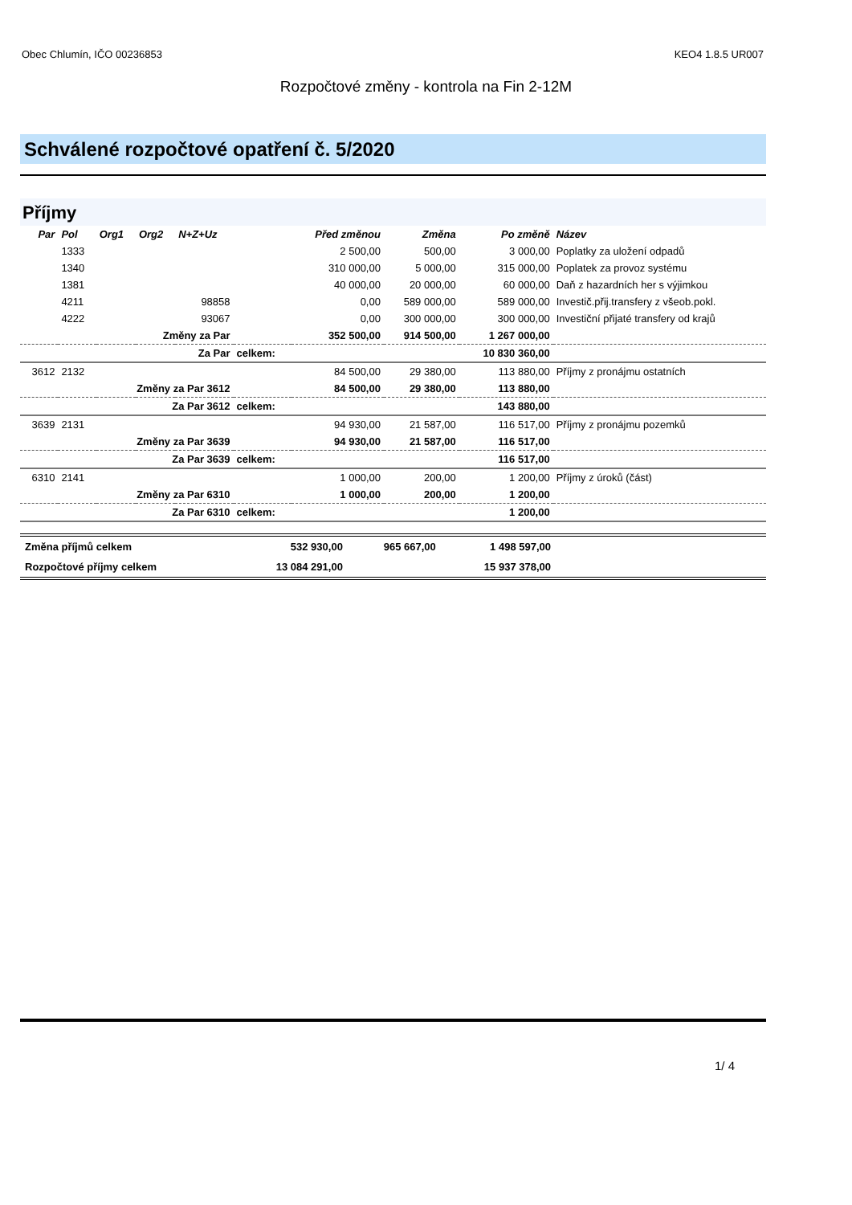Obec Chlumín, IČO 00236853 KEO4 1.8.5 UR007
Rozpočtové změny - kontrola na Fin 2-12M
Schválené rozpočtové opatření č. 5/2020
Příjmy
| Par | Pol | Org1 | Org2 | N+Z+Uz | | Před změnou | Změna | Po změně | Název |
| --- | --- | --- | --- | --- | --- | --- | --- | --- | --- |
| | 1333 | | | | | 2 500,00 | 500,00 | 3 000,00 | Poplatky za uložení odpadů |
| | 1340 | | | | | 310 000,00 | 5 000,00 | 315 000,00 | Poplatek za provoz systému |
| | 1381 | | | | | 40 000,00 | 20 000,00 | 60 000,00 | Daň z hazardních her s výjimkou |
| | 4211 | | | 98858 | | 0,00 | 589 000,00 | 589 000,00 | Investič.přij.transfery z všeob.pokl. |
| | 4222 | | | 93067 | | 0,00 | 300 000,00 | 300 000,00 | Investiční přijaté transfery od krajů |
| | | Změny za Par | | | | 352 500,00 | 914 500,00 | 1 267 000,00 | |
| | | Za Par | | | celkem: | | | 10 830 360,00 | |
| 3612 | 2132 | | | | | 84 500,00 | 29 380,00 | 113 880,00 | Příjmy z pronájmu ostatních |
| | | Změny za Par 3612 | | | | 84 500,00 | 29 380,00 | 113 880,00 | |
| | | Za Par 3612 | | | celkem: | | | 143 880,00 | |
| 3639 | 2131 | | | | | 94 930,00 | 21 587,00 | 116 517,00 | Příjmy z pronájmu pozemků |
| | | Změny za Par 3639 | | | | 94 930,00 | 21 587,00 | 116 517,00 | |
| | | Za Par 3639 | | | celkem: | | | 116 517,00 | |
| 6310 | 2141 | | | | | 1 000,00 | 200,00 | 1 200,00 | Příjmy z úroků (část) |
| | | Změny za Par 6310 | | | | 1 000,00 | 200,00 | 1 200,00 | |
| | | Za Par 6310 | | | celkem: | | | 1 200,00 | |
| Změna příjmů celkem | 532 930,00 | 965 667,00 | 1 498 597,00 | |
| Rozpočtové příjmy celkem | 13 084 291,00 | | 15 937 378,00 | |
1/ 4